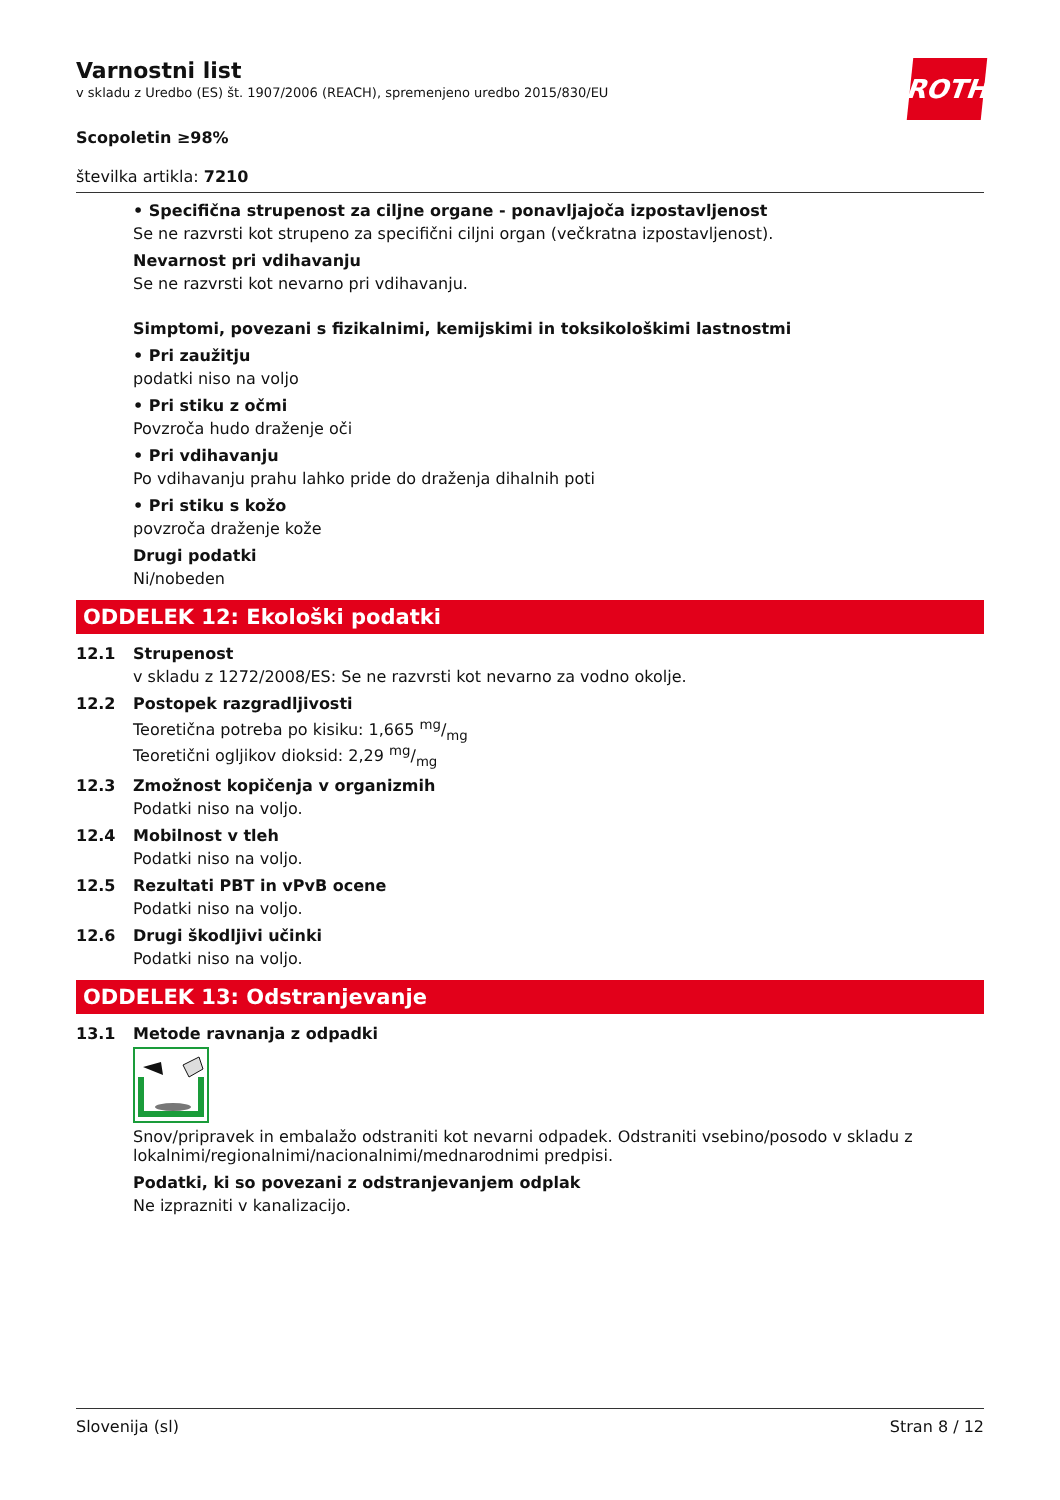Varnostni list
v skladu z Uredbo (ES) št. 1907/2006 (REACH), spremenjeno uredbo 2015/830/EU
ROTH
Scopoletin ≥98%
številka artikla: 7210
• Specifična strupenost za ciljne organe - ponavljajoča izpostavljenost
Se ne razvrsti kot strupeno za specifični ciljni organ (večkratna izpostavljenost).
Nevarnost pri vdihavanju
Se ne razvrsti kot nevarno pri vdihavanju.
Simptomi, povezani s fizikalnimi, kemijskimi in toksikološkimi lastnostmi
• Pri zaužitju
podatki niso na voljo
• Pri stiku z očmi
Povzroča hudo draženje oči
• Pri vdihavanju
Po vdihavanju prahu lahko pride do draženja dihalnih poti
• Pri stiku s kožo
povzroča draženje kože
Drugi podatki
Ni/nobeden
ODDELEK 12: Ekološki podatki
12.1 Strupenost
v skladu z 1272/2008/ES: Se ne razvrsti kot nevarno za vodno okolje.
12.2 Postopek razgradljivosti
Teoretična potreba po kisiku: 1,665 mg/mg
Teoretični ogljikov dioksid: 2,29 mg/mg
12.3 Zmožnost kopičenja v organizmih
Podatki niso na voljo.
12.4 Mobilnost v tleh
Podatki niso na voljo.
12.5 Rezultati PBT in vPvB ocene
Podatki niso na voljo.
12.6 Drugi škodljivi učinki
Podatki niso na voljo.
ODDELEK 13: Odstranjevanje
13.1 Metode ravnanja z odpadki
Snov/pripravek in embalažo odstraniti kot nevarni odpadek. Odstraniti vsebino/posodo v skladu z lokalnimi/regionalnimi/nacionalnimi/mednarodnimi predpisi.
Podatki, ki so povezani z odstranjevanjem odplak
Ne izprazniti v kanalizacijo.
Slovenija (sl) Stran 8 / 12